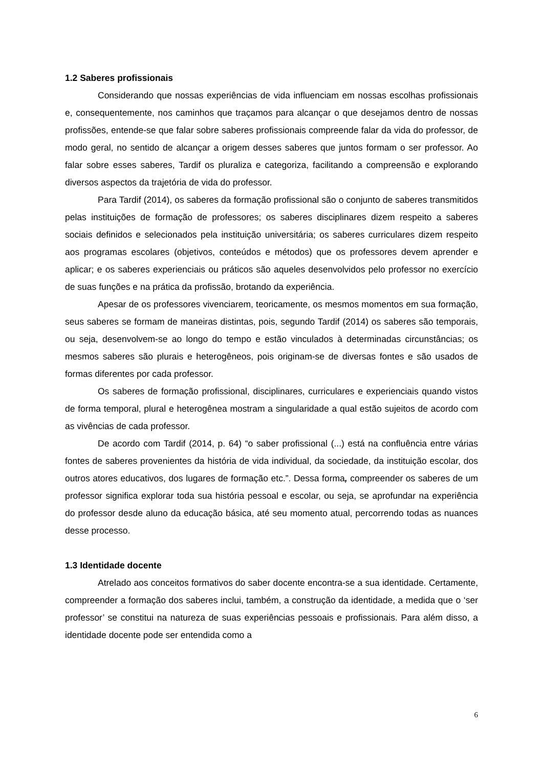1.2 Saberes profissionais
Considerando que nossas experiências de vida influenciam em nossas escolhas profissionais e, consequentemente, nos caminhos que traçamos para alcançar o que desejamos dentro de nossas profissões, entende-se que falar sobre saberes profissionais compreende falar da vida do professor, de modo geral, no sentido de alcançar a origem desses saberes que juntos formam o ser professor. Ao falar sobre esses saberes, Tardif os pluraliza e categoriza, facilitando a compreensão e explorando diversos aspectos da trajetória de vida do professor.
Para Tardif (2014), os saberes da formação profissional são o conjunto de saberes transmitidos pelas instituições de formação de professores; os saberes disciplinares dizem respeito a saberes sociais definidos e selecionados pela instituição universitária; os saberes curriculares dizem respeito aos programas escolares (objetivos, conteúdos e métodos) que os professores devem aprender e aplicar; e os saberes experienciais ou práticos são aqueles desenvolvidos pelo professor no exercício de suas funções e na prática da profissão, brotando da experiência.
Apesar de os professores vivenciarem, teoricamente, os mesmos momentos em sua formação, seus saberes se formam de maneiras distintas, pois, segundo Tardif (2014) os saberes são temporais, ou seja, desenvolvem-se ao longo do tempo e estão vinculados à determinadas circunstâncias; os mesmos saberes são plurais e heterogêneos, pois originam-se de diversas fontes e são usados de formas diferentes por cada professor.
Os saberes de formação profissional, disciplinares, curriculares e experienciais quando vistos de forma temporal, plural e heterogênea mostram a singularidade a qual estão sujeitos de acordo com as vivências de cada professor.
De acordo com Tardif (2014, p. 64) “o saber profissional (...) está na confluência entre várias fontes de saberes provenientes da história de vida individual, da sociedade, da instituição escolar, dos outros atores educativos, dos lugares de formação etc.”. Dessa forma, compreender os saberes de um professor significa explorar toda sua história pessoal e escolar, ou seja, se aprofundar na experiência do professor desde aluno da educação básica, até seu momento atual, percorrendo todas as nuances desse processo.
1.3 Identidade docente
Atrelado aos conceitos formativos do saber docente encontra-se a sua identidade. Certamente, compreender a formação dos saberes inclui, também, a construção da identidade, a medida que o ‘ser professor’ se constitui na natureza de suas experiências pessoais e profissionais. Para além disso, a identidade docente pode ser entendida como a
6